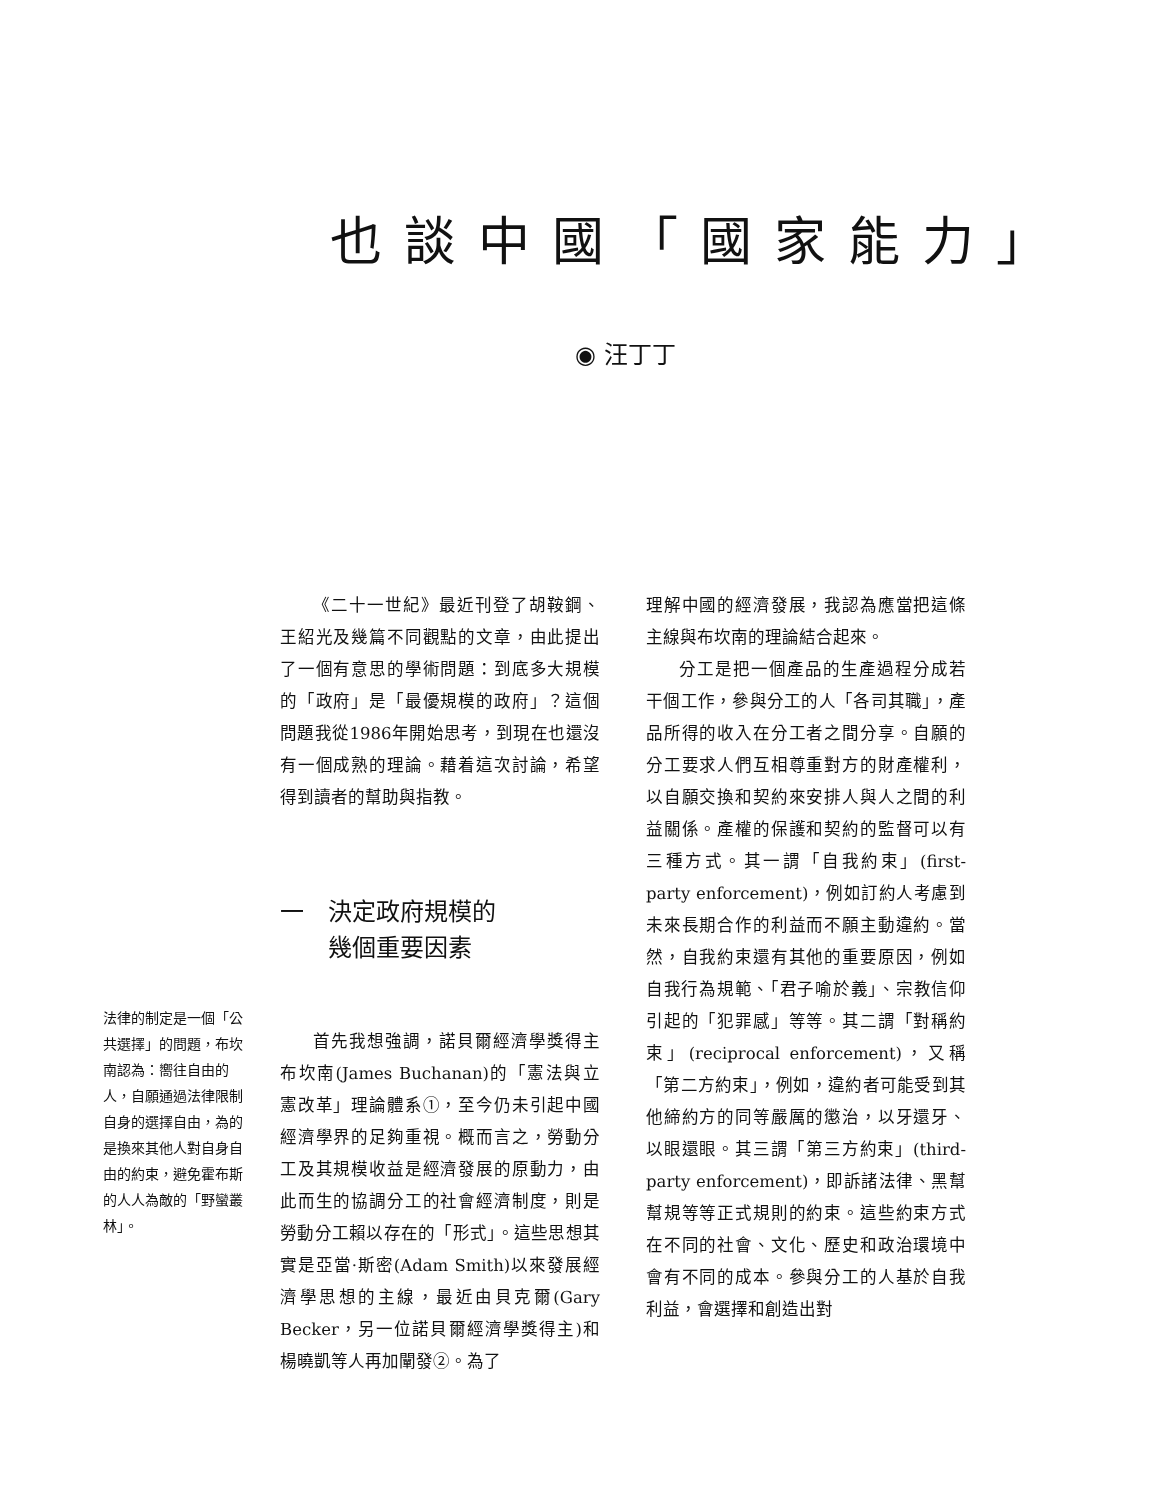也談中國「國家能力」
◉ 汪丁丁
《二十一世紀》最近刊登了胡鞍鋼、王紹光及幾篇不同觀點的文章，由此提出了一個有意思的學術問題：到底多大規模的「政府」是「最優規模的政府」？這個問題我從1986年開始思考，到現在也還沒有一個成熟的理論。藉着這次討論，希望得到讀者的幫助與指教。
一　決定政府規模的
　　幾個重要因素
首先我想強調，諾貝爾經濟學獎得主布坎南(James Buchanan)的「憲法與立憲改革」理論體系①，至今仍未引起中國經濟學界的足夠重視。概而言之，勞動分工及其規模收益是經濟發展的原動力，由此而生的協調分工的社會經濟制度，則是勞動分工賴以存在的「形式」。這些思想其實是亞當·斯密(Adam Smith)以來發展經濟學思想的主線，最近由貝克爾(Gary Becker，另一位諾貝爾經濟學獎得主)和楊曉凱等人再加闡發②。為了
法律的制定是一個「公共選擇」的問題，布坎南認為：嚮往自由的人，自願通過法律限制自身的選擇自由，為的是換來其他人對自身自由的約束，避免霍布斯的人人為敵的「野蠻叢林」。
理解中國的經濟發展，我認為應當把這條主線與布坎南的理論結合起來。
分工是把一個產品的生產過程分成若干個工作，參與分工的人「各司其職」，產品所得的收入在分工者之間分享。自願的分工要求人們互相尊重對方的財產權利，以自願交換和契約來安排人與人之間的利益關係。產權的保護和契約的監督可以有三種方式。其一謂「自我約束」(first-party enforcement)，例如訂約人考慮到未來長期合作的利益而不願主動違約。當然，自我約束還有其他的重要原因，例如自我行為規範、「君子喻於義」、宗教信仰引起的「犯罪感」等等。其二謂「對稱約束」(reciprocal enforcement)，又稱「第二方約束」，例如，違約者可能受到其他締約方的同等嚴厲的懲治，以牙還牙、以眼還眼。其三謂「第三方約束」(third-party enforcement)，即訴諸法律、黑幫幫規等等正式規則的約束。這些約束方式在不同的社會、文化、歷史和政治環境中會有不同的成本。參與分工的人基於自我利益，會選擇和創造出對